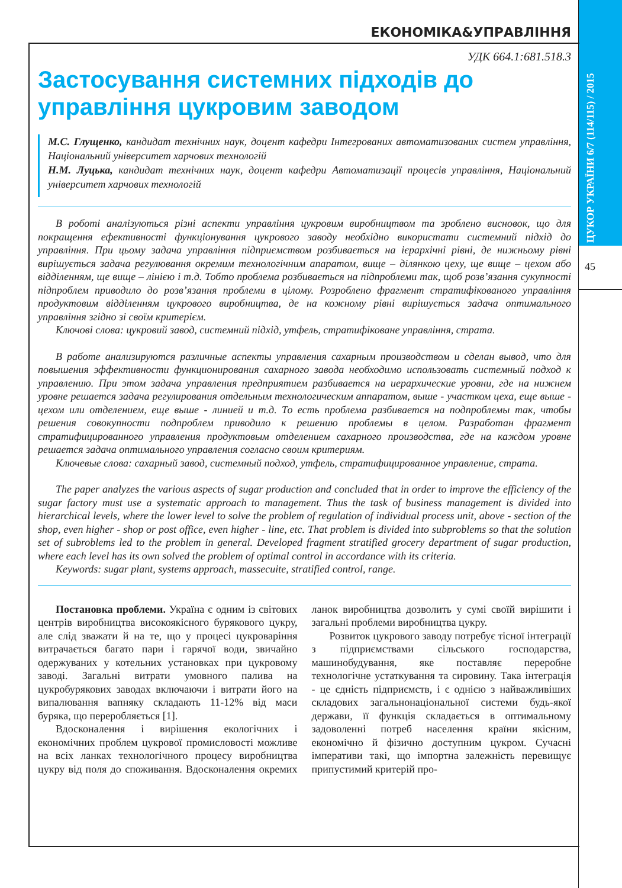ЦУКОР УКРАЇНИ 6/7 (114/115) / 2015
45
ЕКОНОМІКА&УПРАВЛІННЯ
УДК 664.1:681.518.3
Застосування системних підходів до управління цукровим заводом
М.С. Глущенко, кандидат технічних наук, доцент кафедри Інтегрованих автоматизованих систем управління, Національний університет харчових технологій
Н.М. Луцька, кандидат технічних наук, доцент кафедри Автоматизації процесів управління, Національний університет харчових технологій
В роботі аналізуються різні аспекти управління цукровим виробництвом та зроблено висновок, що для покращення ефективності функціонування цукрового заводу необхідно використати системний підхід до управління. При цьому задача управління підприємством розбивається на ієрархічні рівні, де нижньому рівні вирішується задача регулювання окремим технологічним апаратом, вище – ділянкою цеху, ще вище – цехом або відділенням, ще вище – лінією і т.д. Тобто проблема розбивається на підпроблеми так, щоб розв’язання сукупності підпроблем приводило до розв’язання проблеми в цілому. Розроблено фрагмент стратифікованого управління продуктовим відділенням цукрового виробництва, де на кожному рівні вирішується задача оптимального управління згідно зі своїм критерієм.
Ключові слова: цукровий завод, системний підхід, утфель, стратифіковане управління, страта.
В работе анализируются различные аспекты управления сахарным производством и сделан вывод, что для повышения эффективности функционирования сахарного завода необходимо использовать системный подход к управлению. При этом задача управления предприятием разбивается на иерархические уровни, где на нижнем уровне решается задача регулирования отдельным технологическим аппаратом, выше - участком цеха, еще выше - цехом или отделением, еще выше - линией и т.д. То есть проблема разбивается на подпроблемы так, чтобы решения совокупности подпроблем приводило к решению проблемы в целом. Разработан фрагмент стратифицированного управления продуктовым отделением сахарного производства, где на каждом уровне решается задача оптимального управления согласно своим критериям.
Ключевые слова: сахарный завод, системный подход, утфель, стратифицированное управление, страта.
The paper analyzes the various aspects of sugar production and concluded that in order to improve the efficiency of the sugar factory must use a systematic approach to management. Thus the task of business management is divided into hierarchical levels, where the lower level to solve the problem of regulation of individual process unit, above - section of the shop, even higher - shop or post office, even higher - line, etc. That problem is divided into subproblems so that the solution set of subroblems led to the problem in general. Developed fragment stratified grocery department of sugar production, where each level has its own solved the problem of optimal control in accordance with its criteria.
Keywords: sugar plant, systems approach, massecuite, stratified control, range.
Постановка проблеми. Україна є одним із світових центрів виробництва високоякісного бурякового цукру, але слід зважати й на те, що у процесі цукроваріння витрачається багато пари і гарячої води, звичайно одержуваних у котельних установках при цукровому заводі. Загальні витрати умовного палива на цукробурякових заводах включаючи і витрати його на випалювання вапняку складають 11-12% від маси буряка, що переробляється [1].
Вдосконалення і вирішення екологічних і економічних проблем цукрової промисловості можливе на всіх ланках технологічного процесу виробництва цукру від поля до споживання. Вдосконалення окремих ланок виробництва дозволить у сумі своїй вирішити і загальні проблеми виробництва цукру.
Розвиток цукрового заводу потребує тісної інтеграції з підприємствами сільського господарства, машинобудування, яке поставляє переробне технологічне устаткування та сировину. Така інтеграція - це єдність підприємств, і є однією з найважливіших складових загальнонаціональної системи будь-якої держави, її функція складається в оптимальному задоволенні потреб населення країни якісним, економічно й фізично доступним цукром. Сучасні імперативи такі, що імпортна залежність перевищує припустимий критерій про-